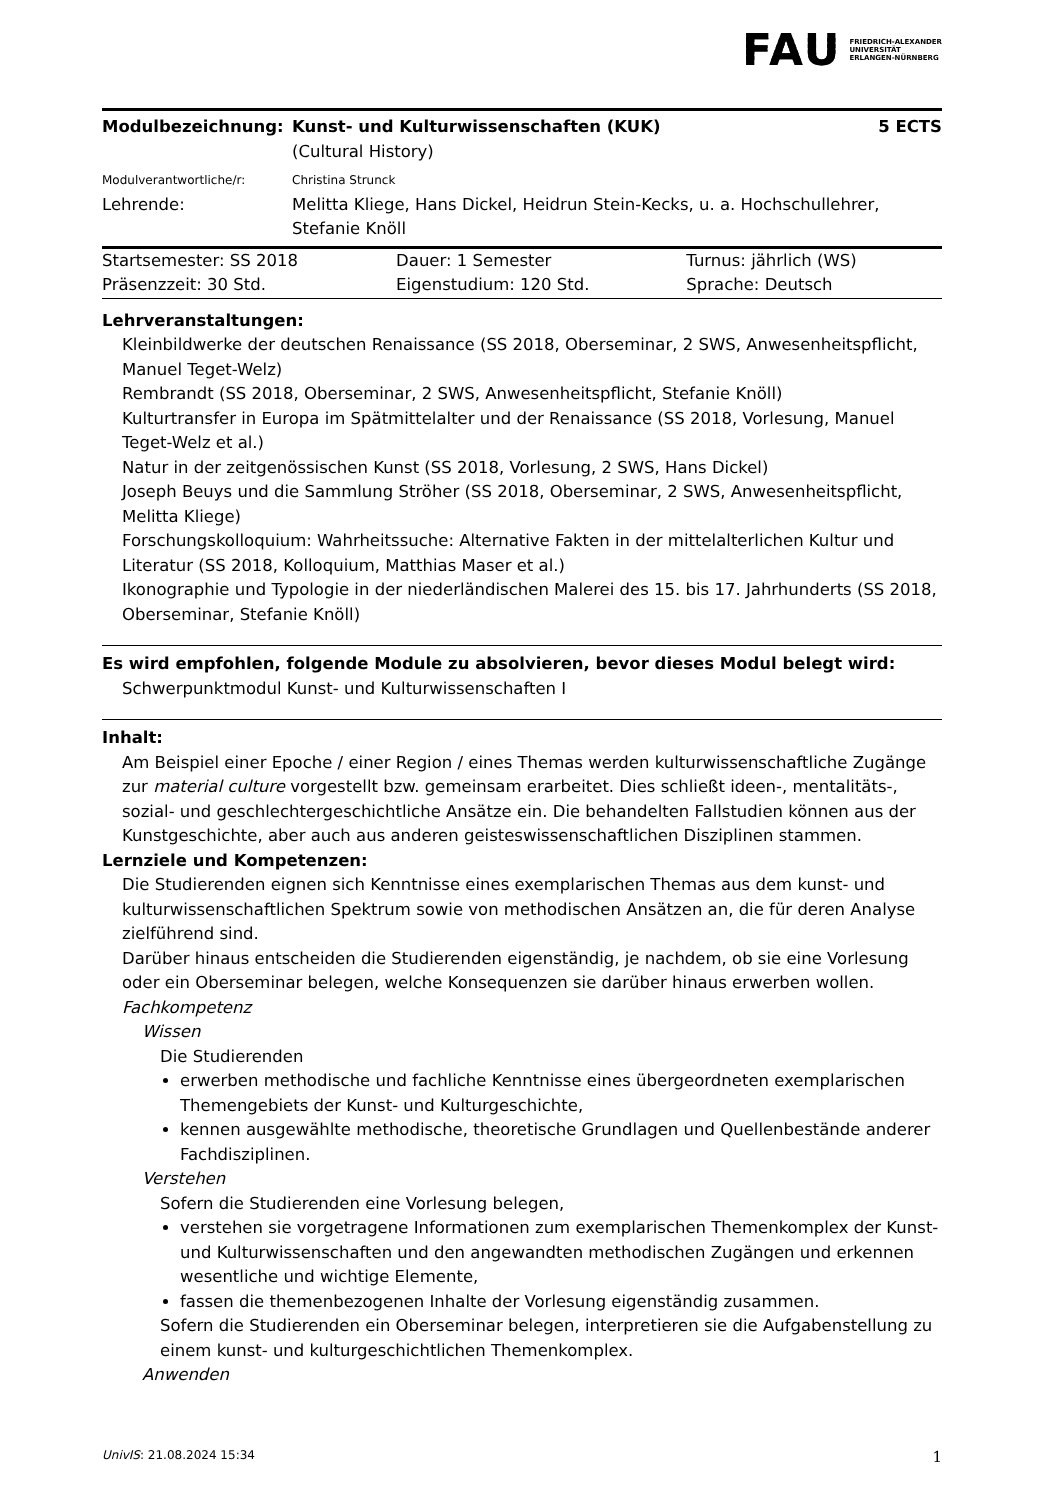FAU FRIEDRICH-ALEXANDER
UNIVERSITÄT
ERLANGEN-NÜRNBERG
| Modulbezeichnung: | Kunst- und Kulturwissenschaften (KUK) (Cultural History) | 5 ECTS |
| Modulverantwortliche/r: | Christina Strunck | |
| Lehrende: | Melitta Kliege, Hans Dickel, Heidrun Stein-Kecks, u. a. Hochschullehrer, Stefanie Knöll | |
| Startsemester: SS 2018 | Dauer: 1 Semester | Turnus: jährlich (WS) |
| Präsenzzeit: 30 Std. | Eigenstudium: 120 Std. | Sprache: Deutsch |
Lehrveranstaltungen:
Kleinbildwerke der deutschen Renaissance (SS 2018, Oberseminar, 2 SWS, Anwesenheitspflicht, Manuel Teget-Welz)
Rembrandt (SS 2018, Oberseminar, 2 SWS, Anwesenheitspflicht, Stefanie Knöll)
Kulturtransfer in Europa im Spätmittelalter und der Renaissance (SS 2018, Vorlesung, Manuel Teget-Welz et al.)
Natur in der zeitgenössischen Kunst (SS 2018, Vorlesung, 2 SWS, Hans Dickel)
Joseph Beuys und die Sammlung Ströher (SS 2018, Oberseminar, 2 SWS, Anwesenheitspflicht, Melitta Kliege)
Forschungskolloquium: Wahrheitssuche: Alternative Fakten in der mittelalterlichen Kultur und Literatur (SS 2018, Kolloquium, Matthias Maser et al.)
Ikonographie und Typologie in der niederländischen Malerei des 15. bis 17. Jahrhunderts (SS 2018, Oberseminar, Stefanie Knöll)
Es wird empfohlen, folgende Module zu absolvieren, bevor dieses Modul belegt wird:
Schwerpunktmodul Kunst- und Kulturwissenschaften I
Inhalt:
Am Beispiel einer Epoche / einer Region / eines Themas werden kulturwissenschaftliche Zugänge zur material culture vorgestellt bzw. gemeinsam erarbeitet. Dies schließt ideen-, mentalitäts-, sozial- und geschlechtergeschichtliche Ansätze ein. Die behandelten Fallstudien können aus der Kunstgeschichte, aber auch aus anderen geisteswissenschaftlichen Disziplinen stammen.
Lernziele und Kompetenzen:
Die Studierenden eignen sich Kenntnisse eines exemplarischen Themas aus dem kunst- und kulturwissenschaftlichen Spektrum sowie von methodischen Ansätzen an, die für deren Analyse zielführend sind.
Darüber hinaus entscheiden die Studierenden eigenständig, je nachdem, ob sie eine Vorlesung oder ein Oberseminar belegen, welche Konsequenzen sie darüber hinaus erwerben wollen.
Fachkompetenz
Wissen
Die Studierenden
erwerben methodische und fachliche Kenntnisse eines übergeordneten exemplarischen Themengebiets der Kunst- und Kulturgeschichte,
kennen ausgewählte methodische, theoretische Grundlagen und Quellenbestände anderer Fachdisziplinen.
Verstehen
Sofern die Studierenden eine Vorlesung belegen,
verstehen sie vorgetragene Informationen zum exemplarischen Themenkomplex der Kunst- und Kulturwissenschaften und den angewandten methodischen Zugängen und erkennen wesentliche und wichtige Elemente,
fassen die themenbezogenen Inhalte der Vorlesung eigenständig zusammen.
Sofern die Studierenden ein Oberseminar belegen, interpretieren sie die Aufgabenstellung zu einem kunst- und kulturgeschichtlichen Themenkomplex.
Anwenden
UnivIS: 21.08.2024 15:34 1